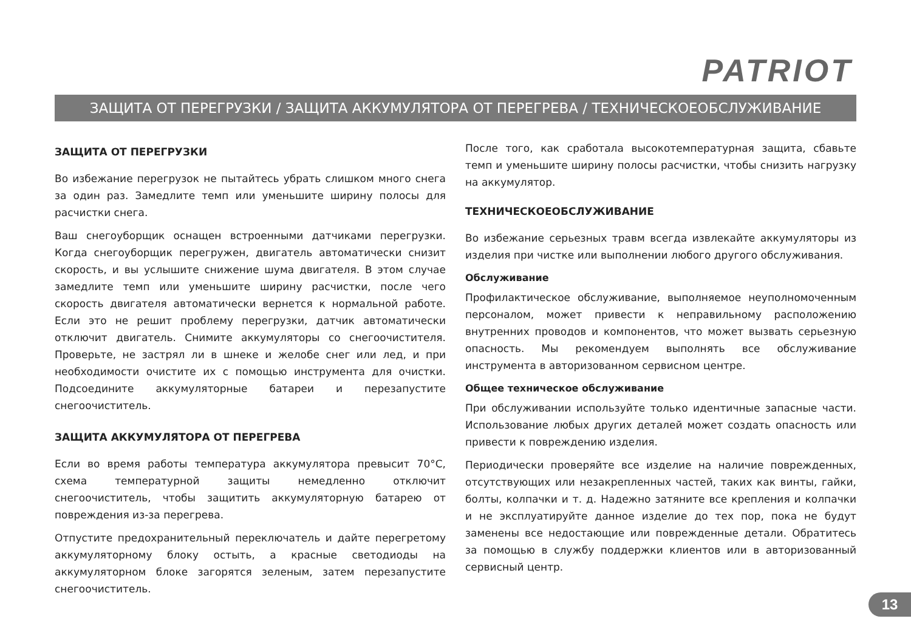PATRIOT
ЗАЩИТА ОТ ПЕРЕГРУЗКИ / ЗАЩИТА АККУМУЛЯТОРА ОТ ПЕРЕГРЕВА / ТЕХНИЧЕСКОЕОБСЛУЖИВАНИЕ
ЗАЩИТА ОТ ПЕРЕГРУЗКИ
Во избежание перегрузок не пытайтесь убрать слишком много снега за один раз. Замедлите темп или уменьшите ширину полосы для расчистки снега.
Ваш снегоуборщик оснащен встроенными датчиками перегрузки. Когда снегоуборщик перегружен, двигатель автоматически снизит скорость, и вы услышите снижение шума двигателя. В этом случае замедлите темп или уменьшите ширину расчистки, после чего скорость двигателя автоматически вернется к нормальной работе. Если это не решит проблему перегрузки, датчик автоматически отключит двигатель. Снимите аккумуляторы со снегоочистителя. Проверьте, не застрял ли в шнеке и желобе снег или лед, и при необходимости очистите их с помощью инструмента для очистки. Подсоедините аккумуляторные батареи и перезапустите снегоочиститель.
ЗАЩИТА АККУМУЛЯТОРА ОТ ПЕРЕГРЕВА
Если во время работы температура аккумулятора превысит 70°C, схема температурной защиты немедленно отключит снегоочиститель, чтобы защитить аккумуляторную батарею от повреждения из-за перегрева.
Отпустите предохранительный переключатель и дайте перегретому аккумуляторному блоку остыть, а красные светодиоды на аккумуляторном блоке загорятся зеленым, затем перезапустите снегоочиститель.
После того, как сработала высокотемпературная защита, сбавьте темп и уменьшите ширину полосы расчистки, чтобы снизить нагрузку на аккумулятор.
ТЕХНИЧЕСКОЕОБСЛУЖИВАНИЕ
Во избежание серьезных травм всегда извлекайте аккумуляторы из изделия при чистке или выполнении любого другого обслуживания.
Обслуживание
Профилактическое обслуживание, выполняемое неуполномоченным персоналом, может привести к неправильному расположению внутренних проводов и компонентов, что может вызвать серьезную опасность. Мы рекомендуем выполнять все обслуживание инструмента в авторизованном сервисном центре.
Общее техническое обслуживание
При обслуживании используйте только идентичные запасные части. Использование любых других деталей может создать опасность или привести к повреждению изделия.
Периодически проверяйте все изделие на наличие поврежденных, отсутствующих или незакрепленных частей, таких как винты, гайки, болты, колпачки и т. д. Надежно затяните все крепления и колпачки и не эксплуатируйте данное изделие до тех пор, пока не будут заменены все недостающие или поврежденные детали. Обратитесь за помощью в службу поддержки клиентов или в авторизованный сервисный центр.
13